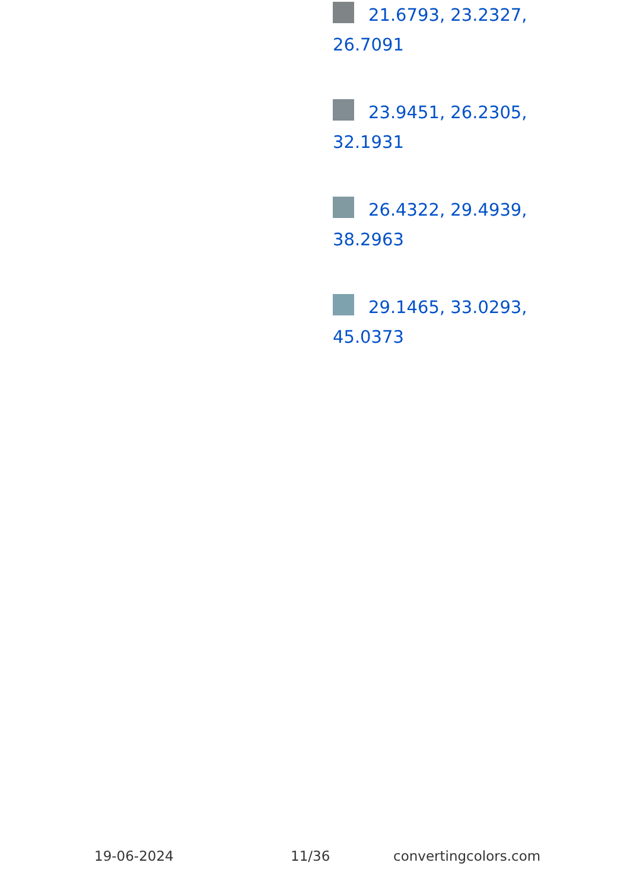21.6793, 23.2327, 26.7091
23.9451, 26.2305, 32.1931
26.4322, 29.4939, 38.2963
29.1465, 33.0293, 45.0373
19-06-2024 11/36 convertingcolors.com